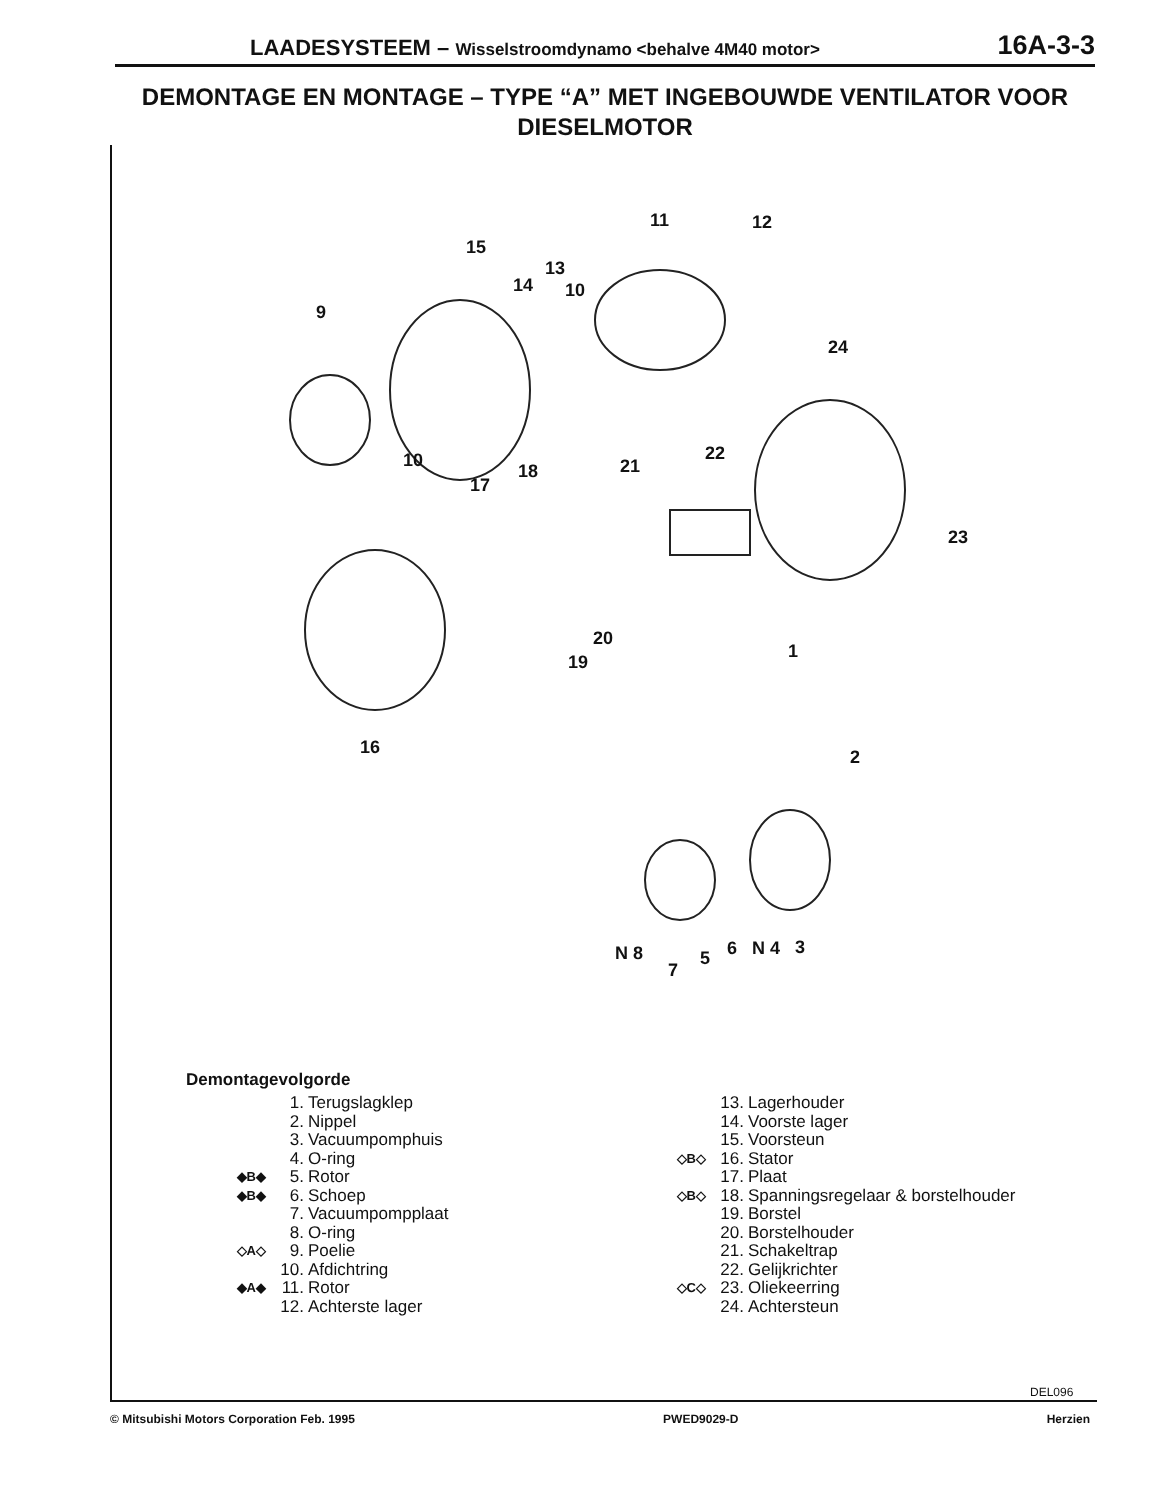LAADESYSTEEM – Wisselstroomdynamo <behalve 4M40 motor>
16A-3-3
DEMONTAGE EN MONTAGE – TYPE “A” MET INGEBOUWDE VENTILATOR VOOR DIESELMOTOR
11 12
15
13
14 10
9
24
10
18 21
22
17
23
20
19
1
16 2
N 8
7
5 6 N 4 3
Demontagevolgorde
1. Terugslagklep
2. Nippel
3. Vacuumpomphuis
4. O-ring
◆B◆ 5. Rotor
◆B◆ 6. Schoep
7. Vacuumpompplaat
8. O-ring
◇A◇ 9. Poelie
10. Afdichtring
◆A◆ 11. Rotor
12. Achterste lager
13. Lagerhouder
14. Voorste lager
15. Voorsteun
◇B◇ 16. Stator
17. Plaat
◇B◇ 18. Spanningsregelaar & borstelhouder
19. Borstel
20. Borstelhouder
21. Schakeltrap
22. Gelijkrichter
◇C◇ 23. Oliekeerring
24. Achtersteun
DEL096
© Mitsubishi Motors Corporation Feb. 1995 PWED9029-D Herzien